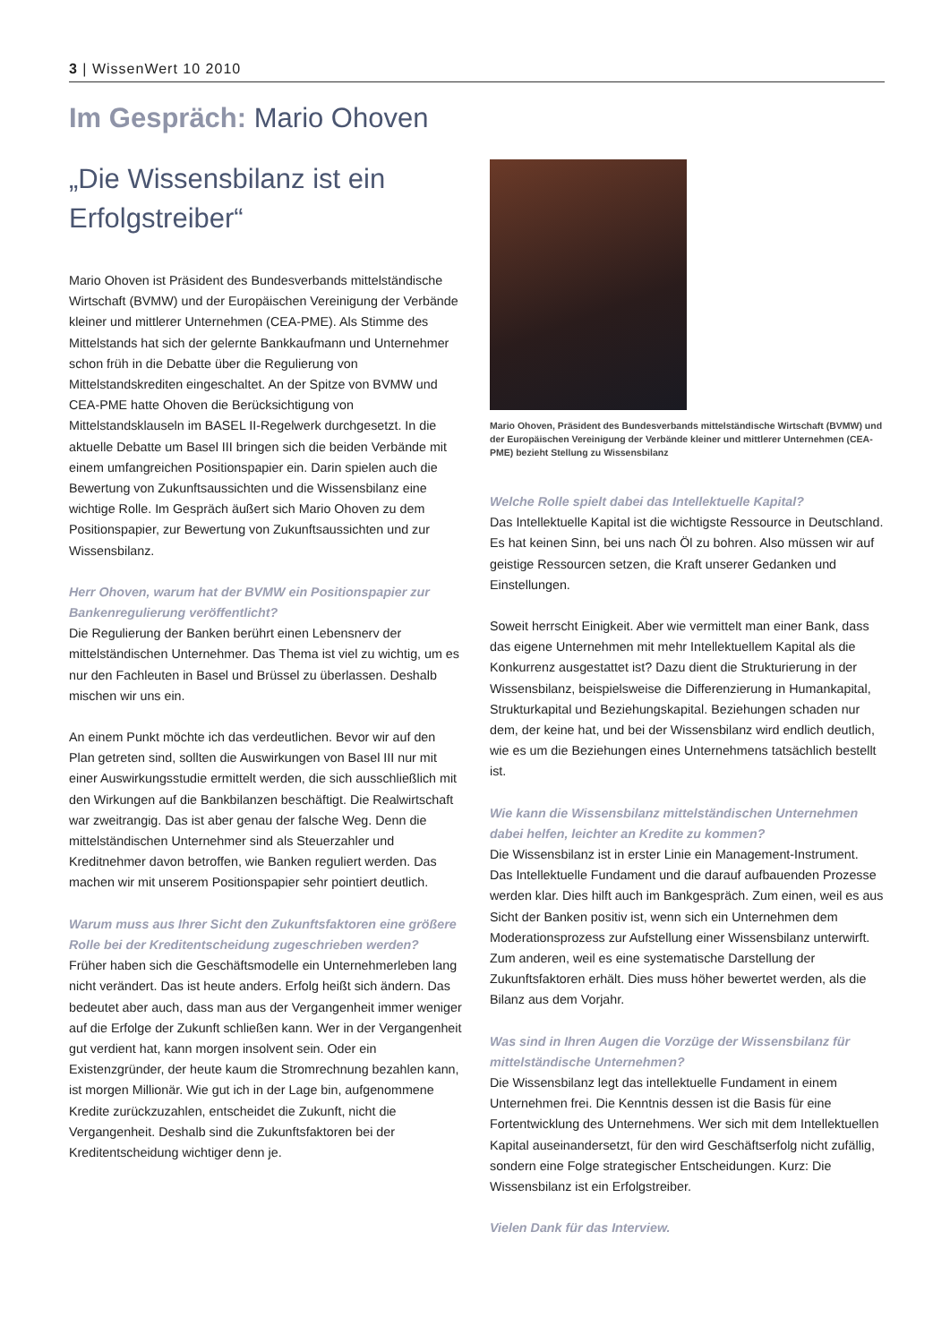3 | WissenWert 10 2010
Im Gespräch: Mario Ohoven
„Die Wissensbilanz ist ein Erfolgstreiber“
Mario Ohoven ist Präsident des Bundesverbands mittelständische Wirtschaft (BVMW) und der Europäischen Vereinigung der Verbände kleiner und mittlerer Unternehmen (CEA-PME). Als Stimme des Mittelstands hat sich der gelernte Bankkaufmann und Unternehmer schon früh in die Debatte über die Regulierung von Mittelstandskrediten eingeschaltet. An der Spitze von BVMW und CEA-PME hatte Ohoven die Berücksichtigung von Mittelstandsklauseln im BASEL II-Regelwerk durchgesetzt. In die aktuelle Debatte um Basel III bringen sich die beiden Verbände mit einem umfangreichen Positionspapier ein. Darin spielen auch die Bewertung von Zukunftsaussichten und die Wissensbilanz eine wichtige Rolle. Im Gespräch äußert sich Mario Ohoven zu dem Positionspapier, zur Bewertung von Zukunftsaussichten und zur Wissensbilanz.
Herr Ohoven, warum hat der BVMW ein Positionspapier zur Bankenregulierung veröffentlicht?
Die Regulierung der Banken berührt einen Lebensnerv der mittelständischen Unternehmer. Das Thema ist viel zu wichtig, um es nur den Fachleuten in Basel und Brüssel zu überlassen. Deshalb mischen wir uns ein.
An einem Punkt möchte ich das verdeutlichen. Bevor wir auf den Plan getreten sind, sollten die Auswirkungen von Basel III nur mit einer Auswirkungsstudie ermittelt werden, die sich ausschließlich mit den Wirkungen auf die Bankbilanzen beschäftigt. Die Realwirtschaft war zweitrangig. Das ist aber genau der falsche Weg. Denn die mittelständischen Unternehmer sind als Steuerzahler und Kreditnehmer davon betroffen, wie Banken reguliert werden. Das machen wir mit unserem Positionspapier sehr pointiert deutlich.
Warum muss aus Ihrer Sicht den Zukunftsfaktoren eine größere Rolle bei der Kreditentscheidung zugeschrieben werden?
Früher haben sich die Geschäftsmodelle ein Unternehmerleben lang nicht verändert. Das ist heute anders. Erfolg heißt sich ändern. Das bedeutet aber auch, dass man aus der Vergangenheit immer weniger auf die Erfolge der Zukunft schließen kann. Wer in der Vergangenheit gut verdient hat, kann morgen insolvent sein. Oder ein Existenzgründer, der heute kaum die Stromrechnung bezahlen kann, ist morgen Millionär. Wie gut ich in der Lage bin, aufgenommene Kredite zurückzuzahlen, entscheidet die Zukunft, nicht die Vergangenheit. Deshalb sind die Zukunftsfaktoren bei der Kreditentscheidung wichtiger denn je.
Mario Ohoven, Präsident des Bundesverbands mittelständische Wirtschaft (BVMW) und der Europäischen Vereinigung der Verbände kleiner und mittlerer Unternehmen (CEA-PME) bezieht Stellung zu Wissensbilanz
Welche Rolle spielt dabei das Intellektuelle Kapital?
Das Intellektuelle Kapital ist die wichtigste Ressource in Deutschland. Es hat keinen Sinn, bei uns nach Öl zu bohren. Also müssen wir auf geistige Ressourcen setzen, die Kraft unserer Gedanken und Einstellungen.
Soweit herrscht Einigkeit. Aber wie vermittelt man einer Bank, dass das eigene Unternehmen mit mehr Intellektuellem Kapital als die Konkurrenz ausgestattet ist? Dazu dient die Strukturierung in der Wissensbilanz, beispielsweise die Differenzierung in Humankapital, Strukturkapital und Beziehungskapital. Beziehungen schaden nur dem, der keine hat, und bei der Wissensbilanz wird endlich deutlich, wie es um die Beziehungen eines Unternehmens tatsächlich bestellt ist.
Wie kann die Wissensbilanz mittelständischen Unternehmen dabei helfen, leichter an Kredite zu kommen?
Die Wissensbilanz ist in erster Linie ein Management-Instrument. Das Intellektuelle Fundament und die darauf aufbauenden Prozesse werden klar. Dies hilft auch im Bankgespräch. Zum einen, weil es aus Sicht der Banken positiv ist, wenn sich ein Unternehmen dem Moderationsprozess zur Aufstellung einer Wissensbilanz unterwirft. Zum anderen, weil es eine systematische Darstellung der Zukunftsfaktoren erhält. Dies muss höher bewertet werden, als die Bilanz aus dem Vorjahr.
Was sind in Ihren Augen die Vorzüge der Wissensbilanz für mittelständische Unternehmen?
Die Wissensbilanz legt das intellektuelle Fundament in einem Unternehmen frei. Die Kenntnis dessen ist die Basis für eine Fortentwicklung des Unternehmens. Wer sich mit dem Intellektuellen Kapital auseinandersetzt, für den wird Geschäftserfolg nicht zufällig, sondern eine Folge strategischer Entscheidungen. Kurz: Die Wissensbilanz ist ein Erfolgstreiber.
Vielen Dank für das Interview.